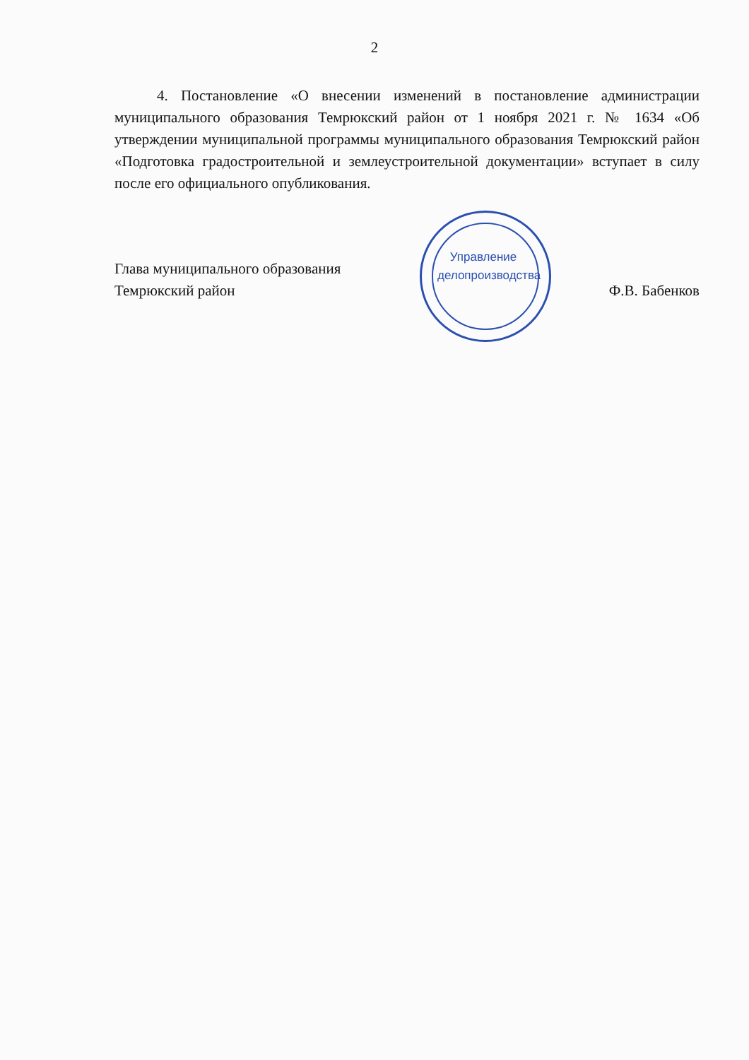2
4. Постановление «О внесении изменений в постановление администрации муниципального образования Темрюкский район от 1 ноября 2021 г. № 1634 «Об утверждении муниципальной программы муниципального образования Темрюкский район «Подготовка градостроительной и землеустроительной документации» вступает в силу после его официального опубликования.
Глава муниципального образования
Темрюкский район
Ф.В. Бабенков
Управление делопроизводства